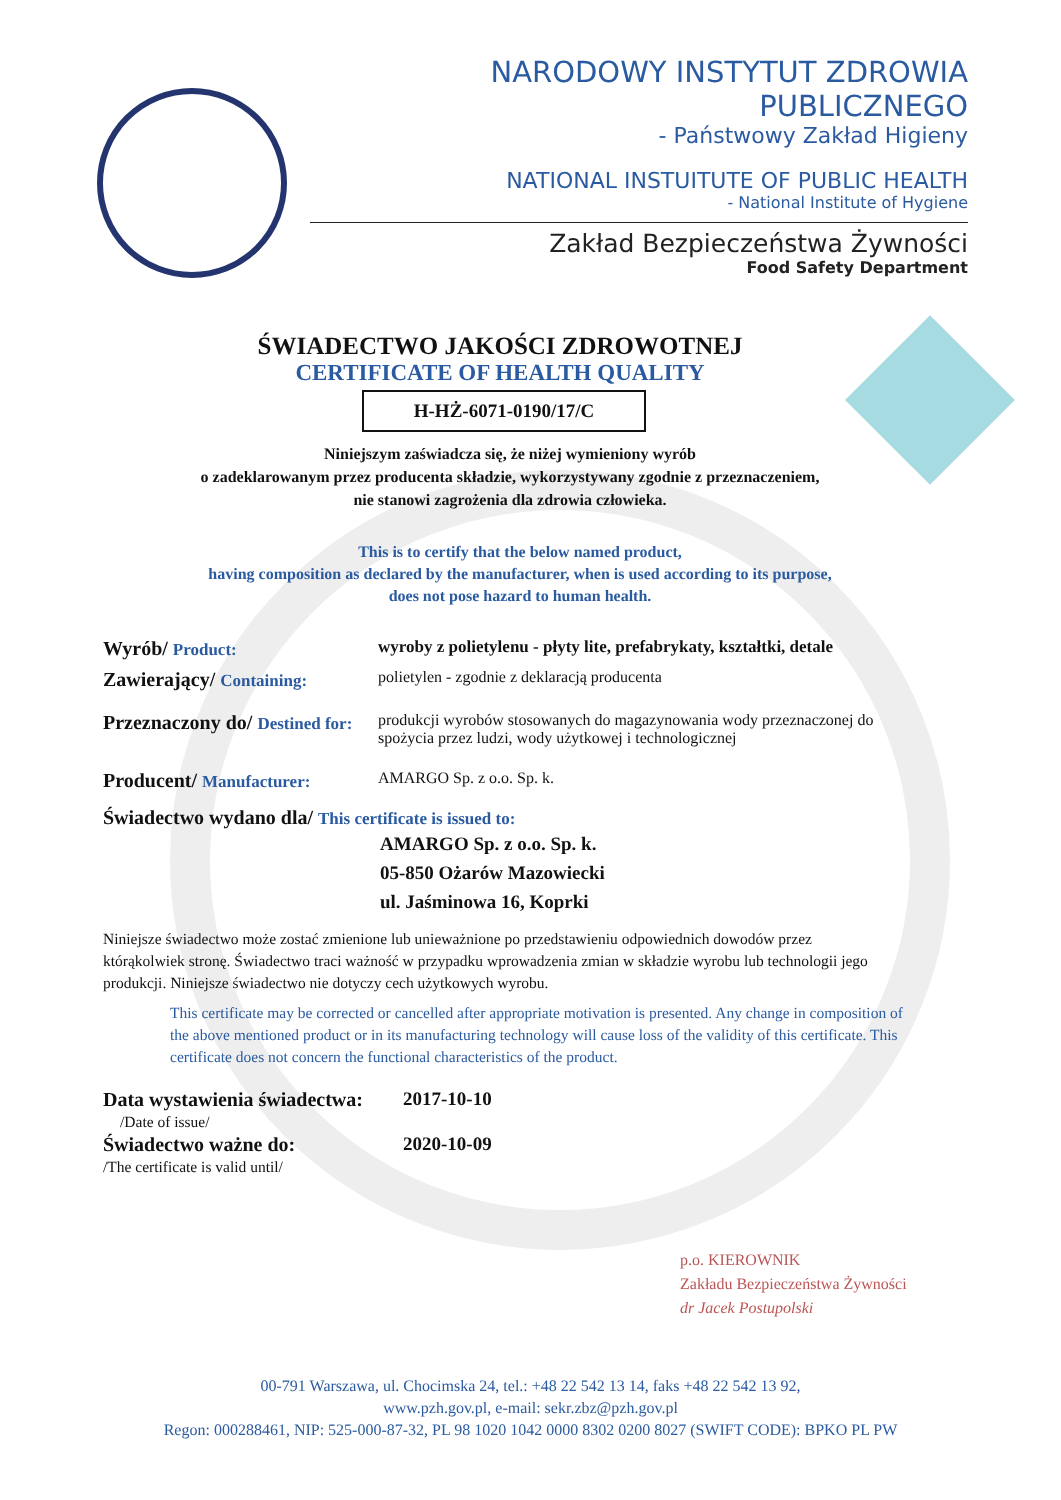NARODOWY INSTYTUT ZDROWIA PUBLICZNEGO
- Państwowy Zakład Higieny
NATIONAL INSTUITUTE OF PUBLIC HEALTH
- National Institute of Hygiene
Zakład Bezpieczeństwa Żywności
Food Safety Department
ŚWIADECTWO JAKOŚCI ZDROWOTNEJ
CERTIFICATE OF HEALTH QUALITY
H-HŻ-6071-0190/17/C
Niniejszym zaświadcza się, że niżej wymieniony wyrób
o zadeklarowanym przez producenta składzie, wykorzystywany zgodnie z przeznaczeniem,
nie stanowi zagrożenia dla zdrowia człowieka.
This is to certify that the below named product,
having composition as declared by the manufacturer, when is used according to its purpose,
does not pose hazard to human health.
Wyrób/ Product: wyroby z polietylenu - płyty lite, prefabrykaty, kształtki, detale
Zawierający/ Containing:
polietylen - zgodnie z deklaracją producenta
Przeznaczony do/ Destined for:
produkcji wyrobów stosowanych do magazynowania wody przeznaczonej do spożycia przez ludzi, wody użytkowej i technologicznej
Producent/ Manufacturer:
AMARGO Sp. z o.o. Sp. k.
Świadectwo wydano dla/ This certificate is issued to:
AMARGO Sp. z o.o. Sp. k.
05-850 Ożarów Mazowiecki
ul. Jaśminowa 16, Koprki
Niniejsze świadectwo może zostać zmienione lub unieważnione po przedstawieniu odpowiednich dowodów przez którąkolwiek stronę. Świadectwo traci ważność w przypadku wprowadzenia zmian w składzie wyrobu lub technologii jego produkcji. Niniejsze świadectwo nie dotyczy cech użytkowych wyrobu.
This certificate may be corrected or cancelled after appropriate motivation is presented. Any change in composition of the above mentioned product or in its manufacturing technology will cause loss of the validity of this certificate. This certificate does not concern the functional characteristics of the product.
Data wystawienia świadectwa:
2017-10-10
/Date of issue/
Świadectwo ważne do: 2020-10-09
/The certificate is valid until/
p.o. KIEROWNIK
Zakładu Bezpieczeństwa Żywności
dr Jacek Postupolski
00-791 Warszawa, ul. Chocimska 24, tel.: +48 22 542 13 14, faks +48 22 542 13 92,
www.pzh.gov.pl, e-mail: sekr.zbz@pzh.gov.pl
Regon: 000288461, NIP: 525-000-87-32, PL 98 1020 1042 0000 8302 0200 8027 (SWIFT CODE): BPKO PL PW